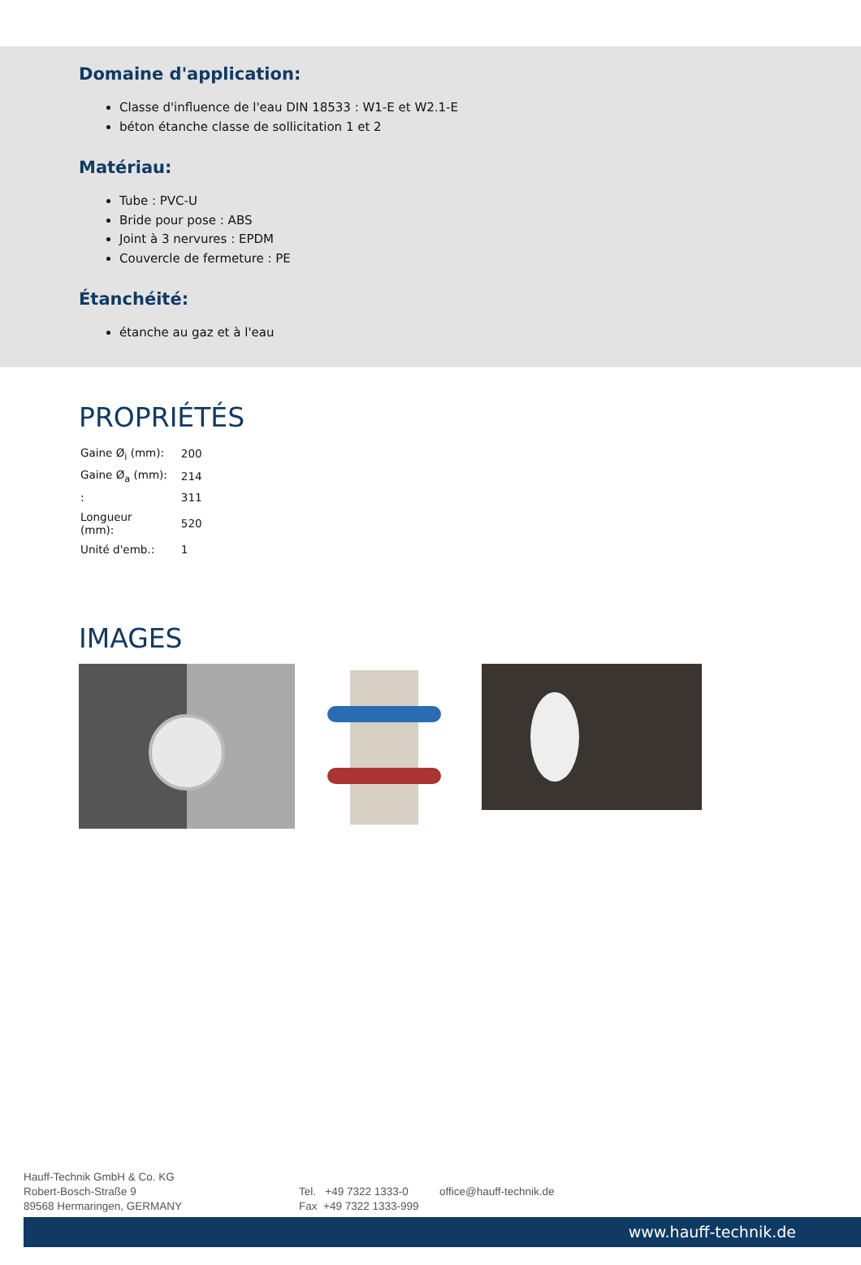Domaine d'application:
Classe d'influence de l'eau DIN 18533 : W1-E et W2.1-E
béton étanche classe de sollicitation 1 et 2
Matériau:
Tube : PVC-U
Bride pour pose : ABS
Joint à 3 nervures : EPDM
Couvercle de fermeture : PE
Étanchéité:
étanche au gaz et à l'eau
PROPRIÉTÉS
| Gaine Ø<sub>i</sub> (mm): | 200 |
| Gaine Ø<sub>a</sub> (mm): | 214 |
| : | 311 |
| Longueur (mm): | 520 |
| Unité d'emb.: | 1 |
IMAGES
Hauff-Technik GmbH & Co. KG
Robert-Bosch-Straße 9
89568 Hermaringen, GERMANY
Tel. +49 7322 1333-0
Fax +49 7322 1333-999
office@hauff-technik.de
www.hauff-technik.de